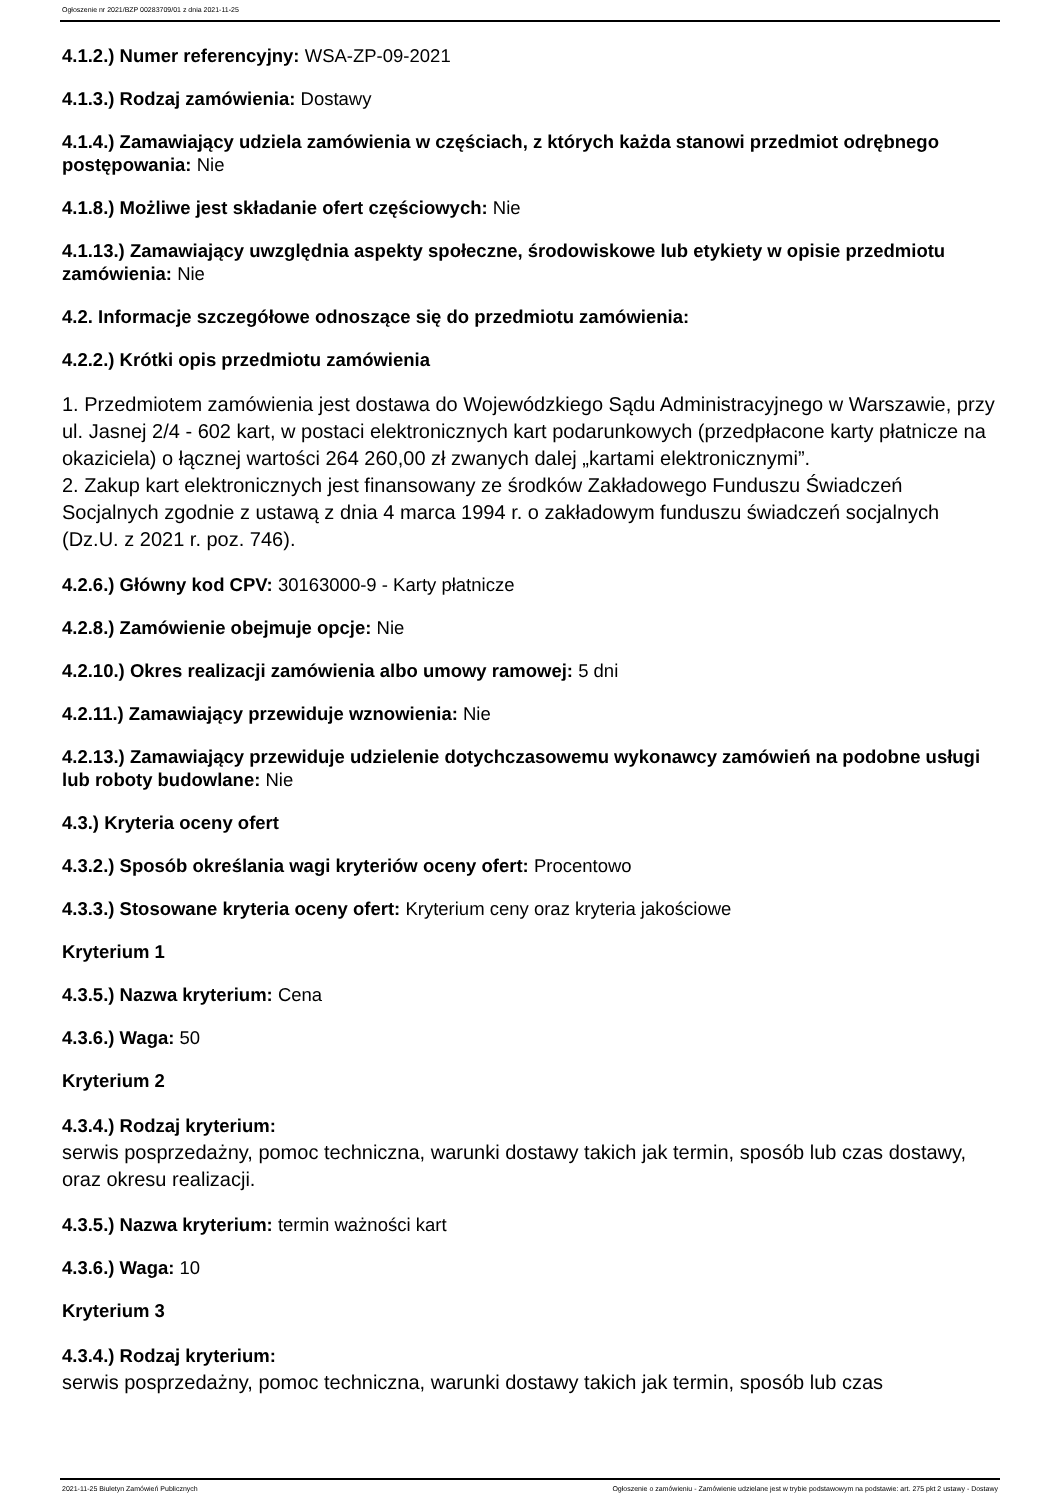Ogłoszenie nr 2021/BZP 00283709/01 z dnia 2021-11-25
4.1.2.) Numer referencyjny: WSA-ZP-09-2021
4.1.3.) Rodzaj zamówienia: Dostawy
4.1.4.) Zamawiający udziela zamówienia w częściach, z których każda stanowi przedmiot odrębnego postępowania: Nie
4.1.8.) Możliwe jest składanie ofert częściowych: Nie
4.1.13.) Zamawiający uwzględnia aspekty społeczne, środowiskowe lub etykiety w opisie przedmiotu zamówienia: Nie
4.2. Informacje szczegółowe odnoszące się do przedmiotu zamówienia:
4.2.2.) Krótki opis przedmiotu zamówienia
1. Przedmiotem zamówienia jest dostawa do Wojewódzkiego Sądu Administracyjnego w Warszawie, przy ul. Jasnej 2/4 - 602 kart, w postaci elektronicznych kart podarunkowych (przedpłacone karty płatnicze na okaziciela) o łącznej wartości 264 260,00 zł zwanych dalej „kartami elektronicznymi”.
2. Zakup kart elektronicznych jest finansowany ze środków Zakładowego Funduszu Świadczeń Socjalnych zgodnie z ustawą z dnia 4 marca 1994 r. o zakładowym funduszu świadczeń socjalnych (Dz.U. z 2021 r. poz. 746).
4.2.6.) Główny kod CPV: 30163000-9 - Karty płatnicze
4.2.8.) Zamówienie obejmuje opcje: Nie
4.2.10.) Okres realizacji zamówienia albo umowy ramowej: 5 dni
4.2.11.) Zamawiający przewiduje wznowienia: Nie
4.2.13.) Zamawiający przewiduje udzielenie dotychczasowemu wykonawcy zamówień na podobne usługi lub roboty budowlane: Nie
4.3.) Kryteria oceny ofert
4.3.2.) Sposób określania wagi kryteriów oceny ofert: Procentowo
4.3.3.) Stosowane kryteria oceny ofert: Kryterium ceny oraz kryteria jakościowe
Kryterium 1
4.3.5.) Nazwa kryterium: Cena
4.3.6.) Waga: 50
Kryterium 2
4.3.4.) Rodzaj kryterium:
serwis posprzedażny, pomoc techniczna, warunki dostawy takich jak termin, sposób lub czas dostawy, oraz okresu realizacji.
4.3.5.) Nazwa kryterium: termin ważności kart
4.3.6.) Waga: 10
Kryterium 3
4.3.4.) Rodzaj kryterium:
serwis posprzedażny, pomoc techniczna, warunki dostawy takich jak termin, sposób lub czas
2021-11-25 Biuletyn Zamówień Publicznych Ogłoszenie o zamówieniu - Zamówienie udzielane jest w trybie podstawowym na podstawie: art. 275 pkt 2 ustawy - Dostawy